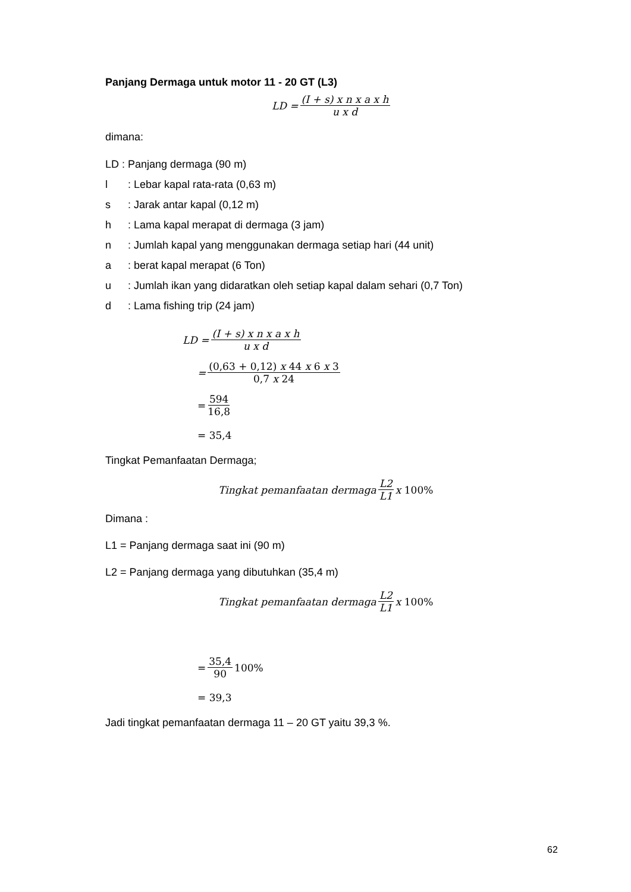Panjang Dermaga untuk motor 11 - 20 GT (L3)
LD = (I + s) x n x a x h u x d
dimana:
LD : Panjang dermaga (90 m)
l: Lebar kapal rata-rata (0,63 m)
s: Jarak antar kapal (0,12 m)
h: Lama kapal merapat di dermaga (3 jam)
n: Jumlah kapal yang menggunakan dermaga setiap hari (44 unit)
a: berat kapal merapat (6 Ton)
u: Jumlah ikan yang didaratkan oleh setiap kapal dalam sehari (0,7 Ton)
d: Lama fishing trip (24 jam)
LD = (I + s) x n x a x h u x d
= (0,63 + 0,12) x 44 x 6 x 3 0,7 x 24
= 594 16,8
= 35,4
Tingkat Pemanfaatan Dermaga;
Tingkat pemanfaatan dermaga L2 L1 x 100%
Dimana :
L1 = Panjang dermaga saat ini (90 m)
L2 = Panjang dermaga yang dibutuhkan (35,4 m)
Tingkat pemanfaatan dermaga L2 L1 x 100%
= 35,4 90 100%
= 39,3
Jadi tingkat pemanfaatan dermaga 11 – 20 GT yaitu 39,3 %.
62